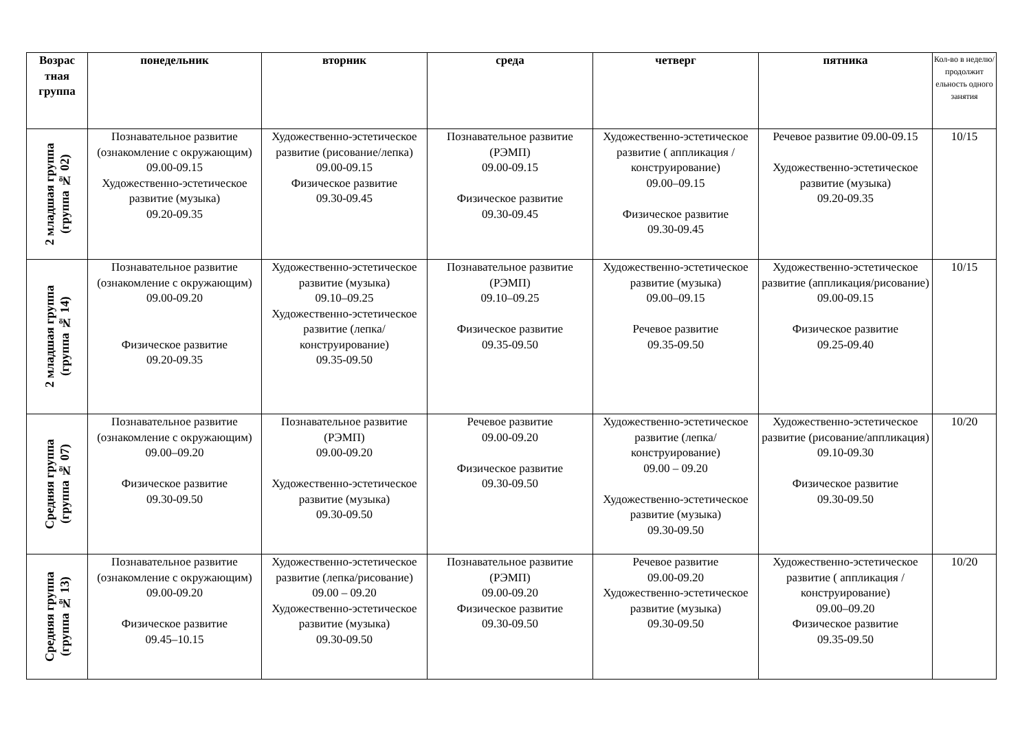| Возрас тная группа | понедельник | вторник | среда | четверг | пятника | Кол-во в неделю/ продолжит ельность одного занятия |
| --- | --- | --- | --- | --- | --- | --- |
| 2 младшая группа (группа № 02) | Познавательное развитие (ознакомление с окружающим) 09.00-09.15 Художественно-эстетическое развитие (музыка) 09.20-09.35 | Художественно-эстетическое развитие (рисование/лепка) 09.00-09.15 Физическое развитие 09.30-09.45 | Познавательное развитие (РЭМП) 09.00-09.15 Физическое развитие 09.30-09.45 | Художественно-эстетическое развитие ( аппликация /конструирование) 09.00–09.15 Физическое развитие 09.30-09.45 | Речевое развитие 09.00-09.15 Художественно-эстетическое развитие (музыка) 09.20-09.35 | 10/15 |
| 2 младшая группа (группа № 14) | Познавательное развитие (ознакомление с окружающим) 09.00-09.20 Физическое развитие 09.20-09.35 | Художественно-эстетическое развитие (музыка) 09.10–09.25 Художественно-эстетическое развитие (лепка/конструирование) 09.35-09.50 | Познавательное развитие (РЭМП) 09.10–09.25 Физическое развитие 09.35-09.50 | Художественно-эстетическое развитие (музыка) 09.00–09.15 Речевое развитие 09.35-09.50 | Художественно-эстетическое развитие (аппликация/рисование) 09.00-09.15 Физическое развитие 09.25-09.40 | 10/15 |
| Средняя группа (группа № 07) | Познавательное развитие (ознакомление с окружающим) 09.00–09.20 Физическое развитие 09.30-09.50 | Познавательное развитие (РЭМП) 09.00-09.20 Художественно-эстетическое развитие (музыка) 09.30-09.50 | Речевое развитие 09.00-09.20 Физическое развитие 09.30-09.50 | Художественно-эстетическое развитие (лепка/конструирование) 09.00 – 09.20 Художественно-эстетическое развитие (музыка) 09.30-09.50 | Художественно-эстетическое развитие (рисование/аппликация) 09.10-09.30 Физическое развитие 09.30-09.50 | 10/20 |
| Средняя группа (группа № 13) | Познавательное развитие (ознакомление с окружающим) 09.00-09.20 Физическое развитие 09.45–10.15 | Художественно-эстетическое развитие (лепка/рисование) 09.00 – 09.20 Художественно-эстетическое развитие (музыка) 09.30-09.50 | Познавательное развитие (РЭМП) 09.00-09.20 Физическое развитие 09.30-09.50 | Речевое развитие 09.00-09.20 Художественно-эстетическое развитие (музыка) 09.30-09.50 | Художественно-эстетическое развитие ( аппликация /конструирование) 09.00–09.20 Физическое развитие 09.35-09.50 | 10/20 |